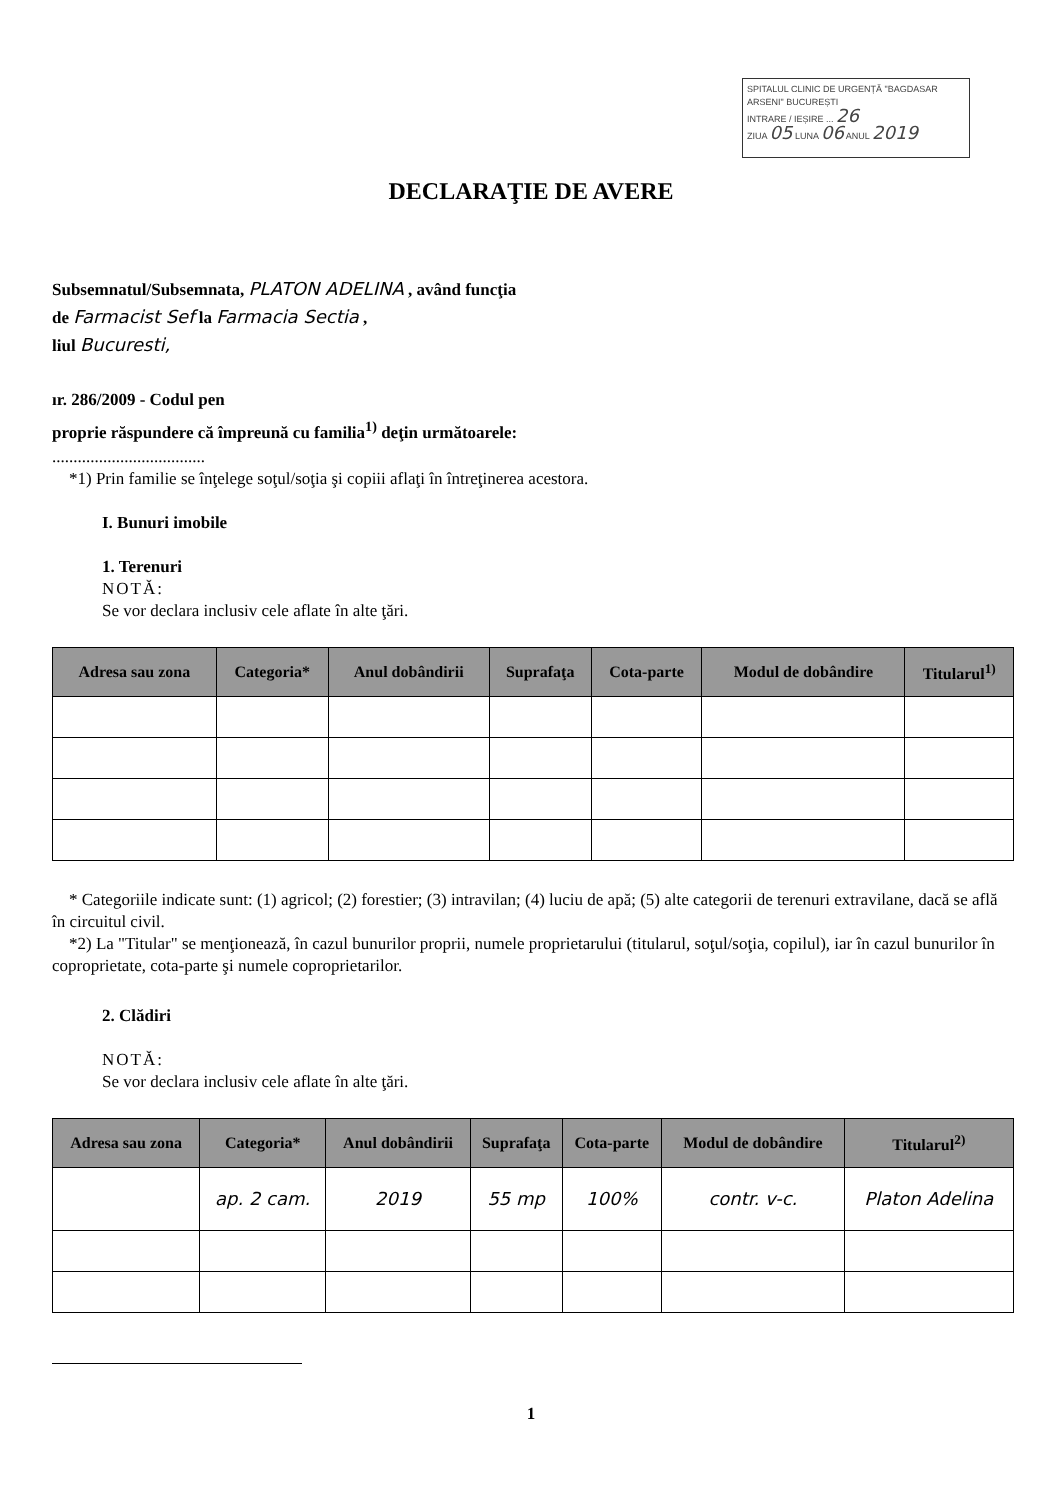SPITALUL CLINIC DE URGENȚĂ "BAGDASAR ARSENI" BUCUREȘTI
INTRARE / IEȘIRE ... 26
ZIUA 05 LUNA 06 ANUL 2019
DECLARAŢIE DE AVERE
Subsemnatul/Subsemnata, PLATON ADELINA , având funcţia
de Farmacist Sef la Farmacia Sectia ,
liul Bucuresti,
ır. 286/2009 - Codul pen
proprie răspundere că împreună cu familia<sup>1)</sup> deţin următoarele:
....................................
*1) Prin familie se înţelege soţul/soţia şi copiii aflaţi în întreţinerea acestora.
I. Bunuri imobile
1. Terenuri
NOTĂ:
Se vor declara inclusiv cele aflate în alte ţări.
| Adresa sau zona | Categoria* | Anul dobândirii | Suprafaţa | Cota-parte | Modul de dobândire | Titularul<sup>1)</sup> |
| --- | --- | --- | --- | --- | --- | --- |
* Categoriile indicate sunt: (1) agricol; (2) forestier; (3) intravilan; (4) luciu de apă; (5) alte categorii de terenuri extravilane, dacă se află în circuitul civil.
*2) La "Titular" se menţionează, în cazul bunurilor proprii, numele proprietarului (titularul, soţul/soţia, copilul), iar în cazul bunurilor în coproprietate, cota-parte şi numele coproprietarilor.
2. Clădiri
NOTĂ:
Se vor declara inclusiv cele aflate în alte ţări.
| Adresa sau zona | Categoria* | Anul dobândirii | Suprafaţa | Cota-parte | Modul de dobândire | Titularul<sup>2)</sup> |
| --- | --- | --- | --- | --- | --- | --- |
| | ap. 2 cam. | 2019 | 55 mp | 100% | contr. v-c. | Platon Adelina |
1